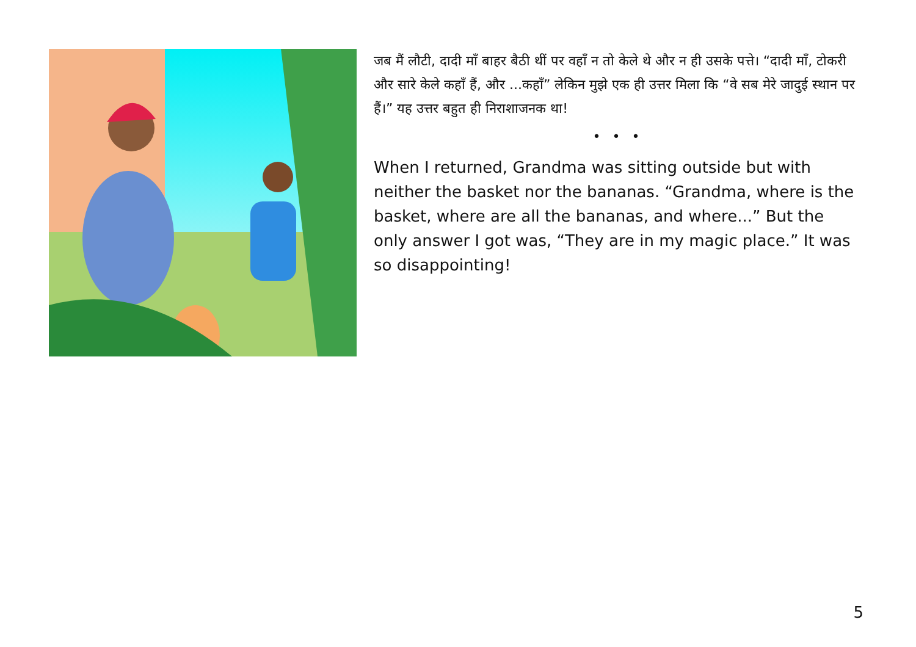जब मैं लौटी, दादी माँ बाहर बैठी थीं पर वहाँ न तो केले थे और न ही उसके पत्ते। “दादी माँ, टोकरी और सारे केले कहाँ हैं, और ...कहाँ” लेकिन मुझे एक ही उत्तर मिला कि “वे सब मेरे जादुई स्थान पर हैं।” यह उत्तर बहुत ही निराशाजनक था!
• • •
When I returned, Grandma was sitting outside but with neither the basket nor the bananas. “Grandma, where is the basket, where are all the bananas, and where...” But the only answer I got was, “They are in my magic place.” It was so disappointing!
5